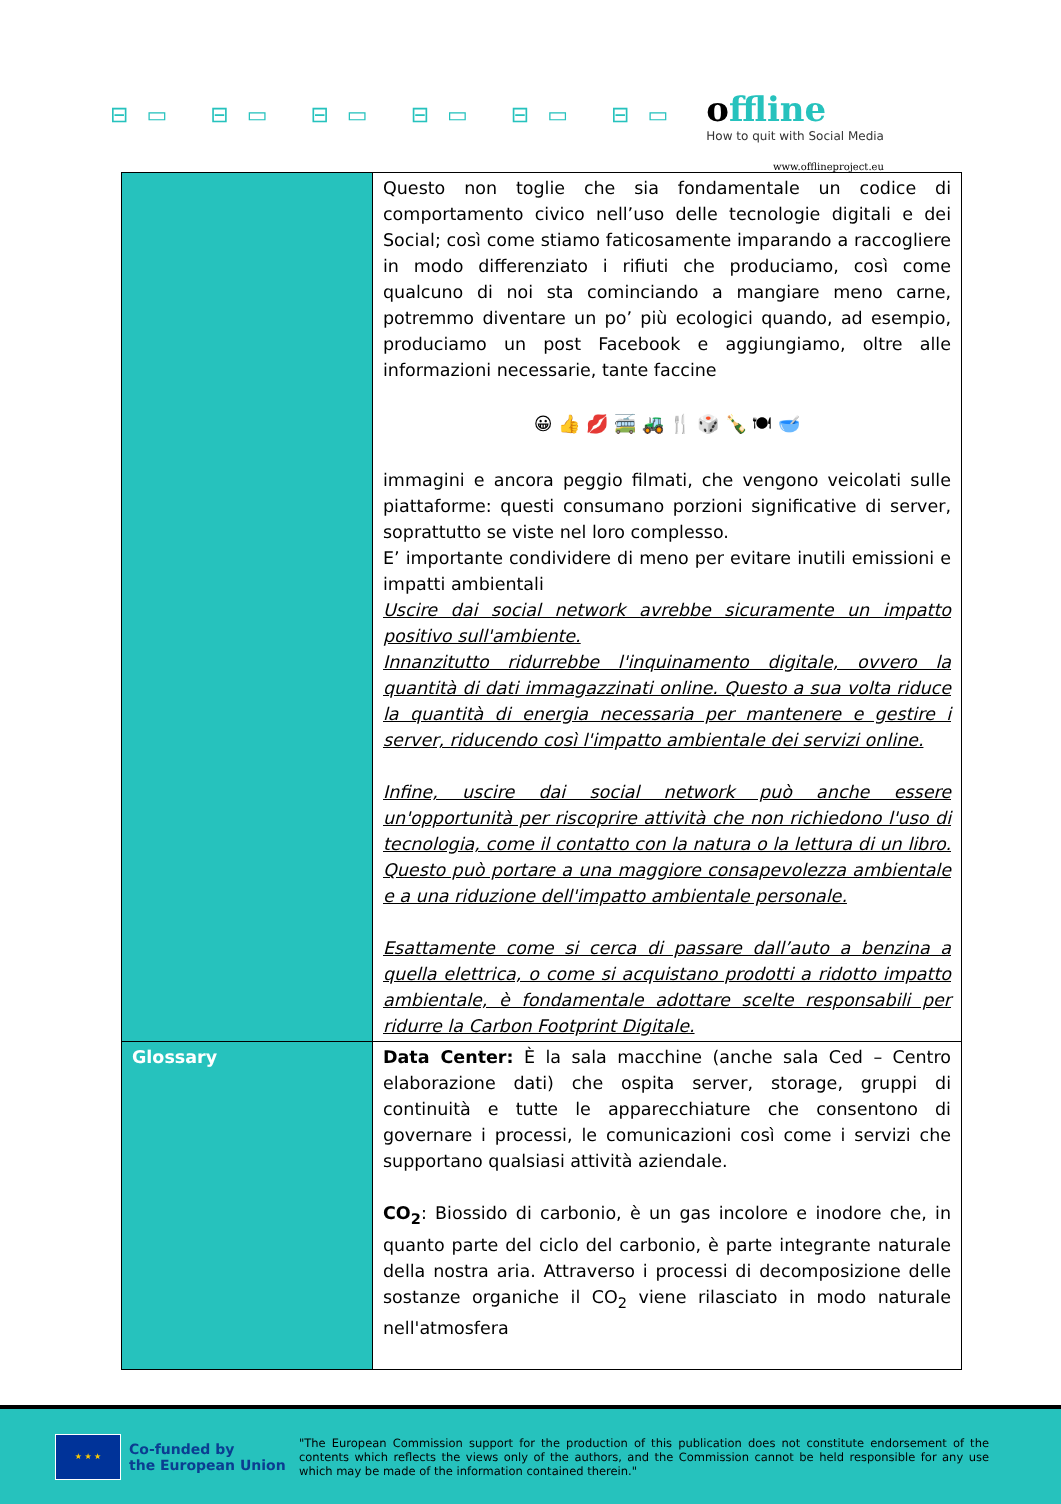⊟▭ ⊟▭ ⊟▭ ⊟▭ ⊟▭ ⊟▭
offline
How to quit with Social Media
www.offlineproject.eu
| | Questo non toglie che sia fondamentale un codice di comportamento civico nell’uso delle tecnologie digitali e dei Social; così come stiamo faticosamente imparando a raccogliere in modo differenziato i rifiuti che produciamo, così come qualcuno di noi sta cominciando a mangiare meno carne, potremmo diventare un po’ più ecologici quando, ad esempio, produciamo un post Facebook e aggiungiamo, oltre alle informazioni necessarie, tante faccine 😀 👍 💋 🚎 🚜 🍴 🎲 🍾 🍽 🥣 immagini e ancora peggio filmati, che vengono veicolati sulle piattaforme: questi consumano porzioni significative di server, soprattutto se viste nel loro complesso. E’ importante condividere di meno per evitare inutili emissioni e impatti ambientali Uscire dai social network avrebbe sicuramente un impatto positivo sull'ambiente. Innanzitutto ridurrebbe l'inquinamento digitale, ovvero la quantità di dati immagazzinati online. Questo a sua volta riduce la quantità di energia necessaria per mantenere e gestire i server, riducendo così l'impatto ambientale dei servizi online. Infine, uscire dai social network può anche essere un'opportunità per riscoprire attività che non richiedono l'uso di tecnologia, come il contatto con la natura o la lettura di un libro. Questo può portare a una maggiore consapevolezza ambientale e a una riduzione dell'impatto ambientale personale. Esattamente come si cerca di passare dall’auto a benzina a quella elettrica, o come si acquistano prodotti a ridotto impatto ambientale, è fondamentale adottare scelte responsabili per ridurre la Carbon Footprint Digitale. |
| Glossary | Data Center: È la sala macchine (anche sala Ced – Centro elaborazione dati) che ospita server, storage, gruppi di continuità e tutte le apparecchiature che consentono di governare i processi, le comunicazioni così come i servizi che supportano qualsiasi attività aziendale. CO<sub>2</sub> : Biossido di carbonio, è un gas incolore e inodore che, in quanto parte del ciclo del carbonio, è parte integrante naturale della nostra aria. Attraverso i processi di decomposizione delle sostanze organiche il CO<sub>2</sub> viene rilasciato in modo naturale nell'atmosfera |
★ ★ ★
Co-funded by
the European Union
"The European Commission support for the production of this publication does not constitute endorsement of the contents which reflects the views only of the authors, and the Commission cannot be held responsible for any use which may be made of the information contained therein."